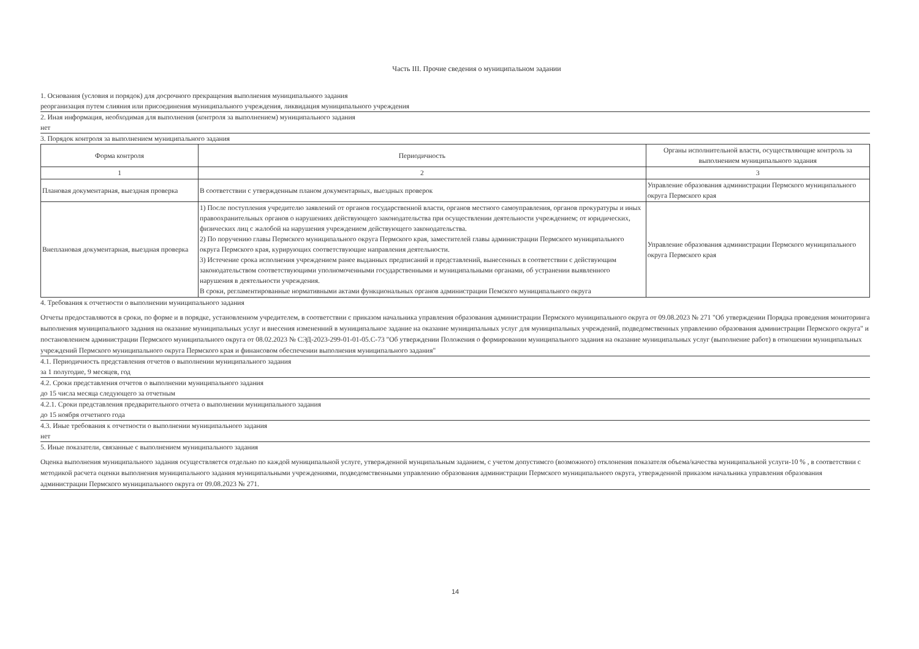Часть III. Прочие сведения о муниципальном задании
1. Основания (условия и порядок) для досрочного прекращения выполнения муниципального задания
реорганизация путем слияния или присоединения муниципального учреждения, ликвидация муниципального учреждения
2. Иная информация, необходимая для выполнения (контроля за выполнением) муниципального задания
нет
3. Порядок контроля за выполнением муниципального задания
| Форма контроля | Периодичность | Органы исполнительной власти, осуществляющие контроль за выполнением муниципального задания |
| --- | --- | --- |
| 1 | 2 | 3 |
| Плановая документарная, выездная проверка | В соответствии с утвержденным планом документарных, выездных проверок | Управление образования администрации Пермского муниципального округа Пермского края |
| Внеплановая документарная, выездная проверка | 1) После поступления учредителю заявлений от органов государственной власти, органов местного самоуправления, органов прокуратуры и иных правоохранительных органов о нарушениях действующего законодательства при осуществлении деятельности учреждением; от юридических, физических лиц с жалобой на нарушения учреждением действующего законодательства. 2) По поручению главы Пермского муниципального округа Пермского края, заместителей главы администрации Пермского муниципального округа Пермского края, курирующих соответствующие направления деятельности. 3) Истечение срока исполнения учреждением ранее выданных предписаний и представлений, вынесенных в соответствии с действующим законодательством соответствующими уполномоченными государственными и муниципальными органами, об устранении выявленного нарушения в деятельности учреждения. В сроки, регламентированные нормативными актами функциональных органов администрации Пемского муниципального округа | Управление образования администрации Пермского муниципального округа Пермского края |
4. Требования к отчетности о выполнении муниципального задания
Отчеты предоставляются в сроки, по форме и в порядке, установленном учредителем, в соответствии с приказом начальника управления образования администрации Пермского муниципального округа от 09.08.2023 № 271 "Об утверждении Порядка проведения мониторинга выполнения муниципального задания на оказание муниципальных услуг и внесения измененний в муниципальное задание на оказание муниципальных услуг для муниципальных учреждений, подведомственных управлению образования администрации Пермского округа" и постановлением администрации Пермского муниципального округа от 08.02.2023 № СЭД-2023-299-01-01-05.С-73 "Об утверждении Положения о формировании муниципального задания на оказание муниципальных услуг (выполнение работ) в отношении муниципальных учреждений Пермского муниципального округа Пермского края и финансовом обеспечении выполнения муниципального задания"
4.1. Периодичность представления отчетов о выполнении муниципального задания
за 1 полугодие, 9 месяцев, год
4.2. Сроки представления отчетов о выполнении муниципального задания
до 15 числа месяца следующего за отчетным
4.2.1. Сроки представления предварительного отчета о выполнении муниципального задания
до 15 ноября отчетного года
4.3. Иные требования к отчетности о выполнении муниципального задания
нет
5. Иные показатели, связанные с выполнением муниципального задания
Оценка выполнения муниципального задания осуществляется отдельно по каждой муниципальной услуге, утвержденной мунципальным заданием, с учетом допустимсго (возможного) отклонения показателя объема/качества муниципальной услуги-10 % , в соответствии с методикой расчета оценки выполнения муниципального задания муниципальными учреждениями, подведомственными управлению образования администрации Пермского муниципального округа, утвержденной приказом начальника управления образования администрации Пермского муниципального округа от 09.08.2023 № 271.
14